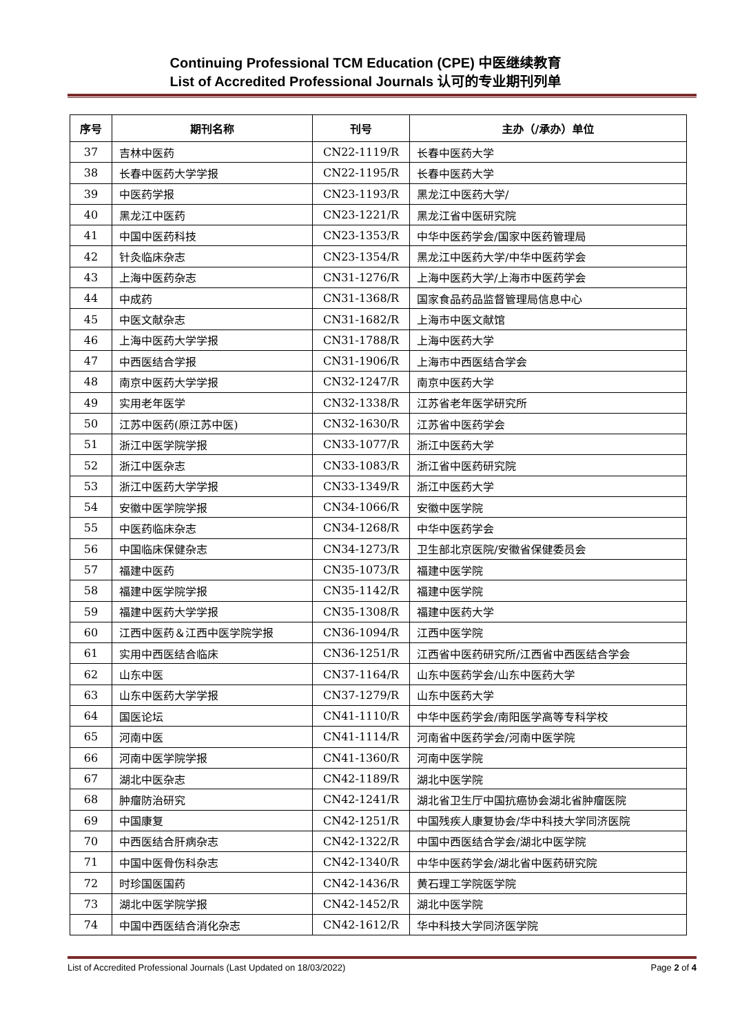Continuing Professional TCM Education (CPE) 中医继续教育
List of Accredited Professional Journals 认可的专业期刊列单
| 序号 | 期刊名称 | 刊号 | 主办（/承办）单位 |
| --- | --- | --- | --- |
| 37 | 吉林中医药 | CN22-1119/R | 长春中医药大学 |
| 38 | 长春中医药大学学报 | CN22-1195/R | 长春中医药大学 |
| 39 | 中医药学报 | CN23-1193/R | 黑龙江中医药大学/ |
| 40 | 黑龙江中医药 | CN23-1221/R | 黑龙江省中医研究院 |
| 41 | 中国中医药科技 | CN23-1353/R | 中华中医药学会/国家中医药管理局 |
| 42 | 针灸临床杂志 | CN23-1354/R | 黑龙江中医药大学/中华中医药学会 |
| 43 | 上海中医药杂志 | CN31-1276/R | 上海中医药大学/上海市中医药学会 |
| 44 | 中成药 | CN31-1368/R | 国家食品药品监督管理局信息中心 |
| 45 | 中医文献杂志 | CN31-1682/R | 上海市中医文献馆 |
| 46 | 上海中医药大学学报 | CN31-1788/R | 上海中医药大学 |
| 47 | 中西医结合学报 | CN31-1906/R | 上海市中西医结合学会 |
| 48 | 南京中医药大学学报 | CN32-1247/R | 南京中医药大学 |
| 49 | 实用老年医学 | CN32-1338/R | 江苏省老年医学研究所 |
| 50 | 江苏中医药(原江苏中医) | CN32-1630/R | 江苏省中医药学会 |
| 51 | 浙江中医学院学报 | CN33-1077/R | 浙江中医药大学 |
| 52 | 浙江中医杂志 | CN33-1083/R | 浙江省中医药研究院 |
| 53 | 浙江中医药大学学报 | CN33-1349/R | 浙江中医药大学 |
| 54 | 安徽中医学院学报 | CN34-1066/R | 安徽中医学院 |
| 55 | 中医药临床杂志 | CN34-1268/R | 中华中医药学会 |
| 56 | 中国临床保健杂志 | CN34-1273/R | 卫生部北京医院/安徽省保健委员会 |
| 57 | 福建中医药 | CN35-1073/R | 福建中医学院 |
| 58 | 福建中医学院学报 | CN35-1142/R | 福建中医学院 |
| 59 | 福建中医药大学学报 | CN35-1308/R | 福建中医药大学 |
| 60 | 江西中医药＆江西中医学院学报 | CN36-1094/R | 江西中医学院 |
| 61 | 实用中西医结合临床 | CN36-1251/R | 江西省中医药研究所/江西省中西医结合学会 |
| 62 | 山东中医 | CN37-1164/R | 山东中医药学会/山东中医药大学 |
| 63 | 山东中医药大学学报 | CN37-1279/R | 山东中医药大学 |
| 64 | 国医论坛 | CN41-1110/R | 中华中医药学会/南阳医学高等专科学校 |
| 65 | 河南中医 | CN41-1114/R | 河南省中医药学会/河南中医学院 |
| 66 | 河南中医学院学报 | CN41-1360/R | 河南中医学院 |
| 67 | 湖北中医杂志 | CN42-1189/R | 湖北中医学院 |
| 68 | 肿瘤防治研究 | CN42-1241/R | 湖北省卫生厅中国抗癌协会湖北省肿瘤医院 |
| 69 | 中国康复 | CN42-1251/R | 中国残疾人康复协会/华中科技大学同济医院 |
| 70 | 中西医结合肝病杂志 | CN42-1322/R | 中国中西医结合学会/湖北中医学院 |
| 71 | 中国中医骨伤科杂志 | CN42-1340/R | 中华中医药学会/湖北省中医药研究院 |
| 72 | 时珍国医国药 | CN42-1436/R | 黄石理工学院医学院 |
| 73 | 湖北中医学院学报 | CN42-1452/R | 湖北中医学院 |
| 74 | 中国中西医结合消化杂志 | CN42-1612/R | 华中科技大学同济医学院 |
List of Accredited Professional Journals (Last Updated on 18/03/2022) Page 2 of 4